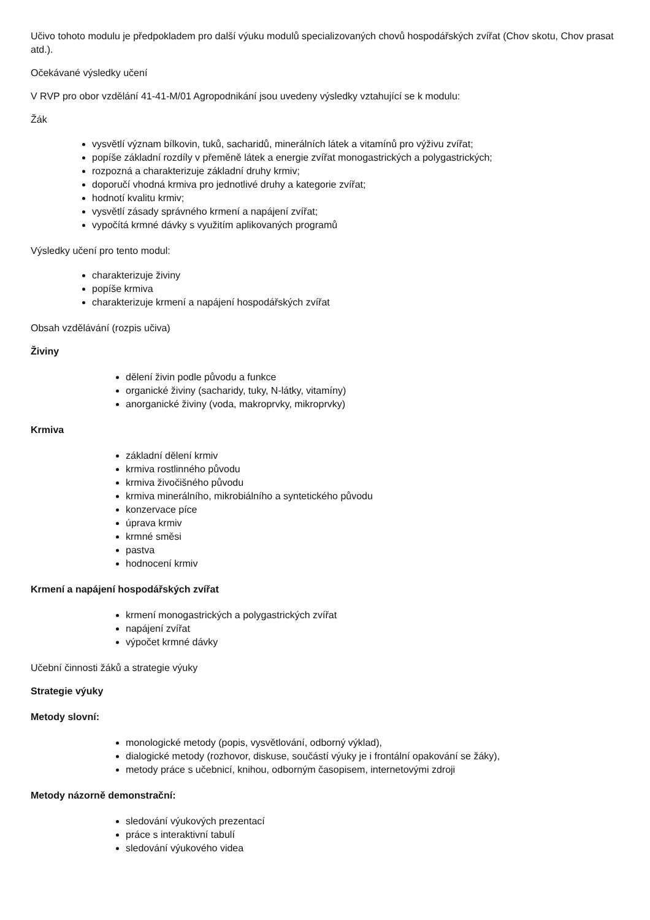Učivo tohoto modulu je předpokladem pro další výuku modulů specializovaných chovů hospodářských zvířat (Chov skotu, Chov prasat atd.).
Očekávané výsledky učení
V RVP pro obor vzdělání 41-41-M/01 Agropodnikání jsou uvedeny výsledky vztahující se k modulu:
Žák
vysvětlí význam bílkovin, tuků, sacharidů, minerálních látek a vitamínů pro výživu zvířat;
popíše základní rozdíly v přeměně látek a energie zvířat monogastrických a polygastrických;
rozpozná a charakterizuje základní druhy krmiv;
doporučí vhodná krmiva pro jednotlivé druhy a kategorie zvířat;
hodnotí kvalitu krmiv;
vysvětlí zásady správného krmení a napájení zvířat;
vypočítá krmné dávky s využitím aplikovaných programů
Výsledky učení pro tento modul:
charakterizuje živiny
popíše krmiva
charakterizuje krmení a napájení hospodářských zvířat
Obsah vzdělávání (rozpis učiva)
Živiny
dělení živin podle původu a funkce
organické živiny (sacharidy, tuky, N-látky, vitamíny)
anorganické živiny (voda, makroprvky, mikroprvky)
Krmiva
základní dělení krmiv
krmiva rostlinného původu
krmiva živočišného původu
krmiva minerálního, mikrobiálního a syntetického původu
konzervace píce
úprava krmiv
krmné směsi
pastva
hodnocení krmiv
Krmení a napájení hospodářských zvířat
krmení monogastrických a polygastrických zvířat
napájení zvířat
výpočet krmné dávky
Učební činnosti žáků a strategie výuky
Strategie výuky
Metody slovní:
monologické metody (popis, vysvětlování, odborný výklad),
dialogické metody (rozhovor, diskuse, součástí výuky je i frontální opakování se žáky),
metody práce s učebnicí, knihou, odborným časopisem, internetovými zdroji
Metody názorně demonstrační:
sledování výukových prezentací
práce s interaktivní tabulí
sledování výukového videa